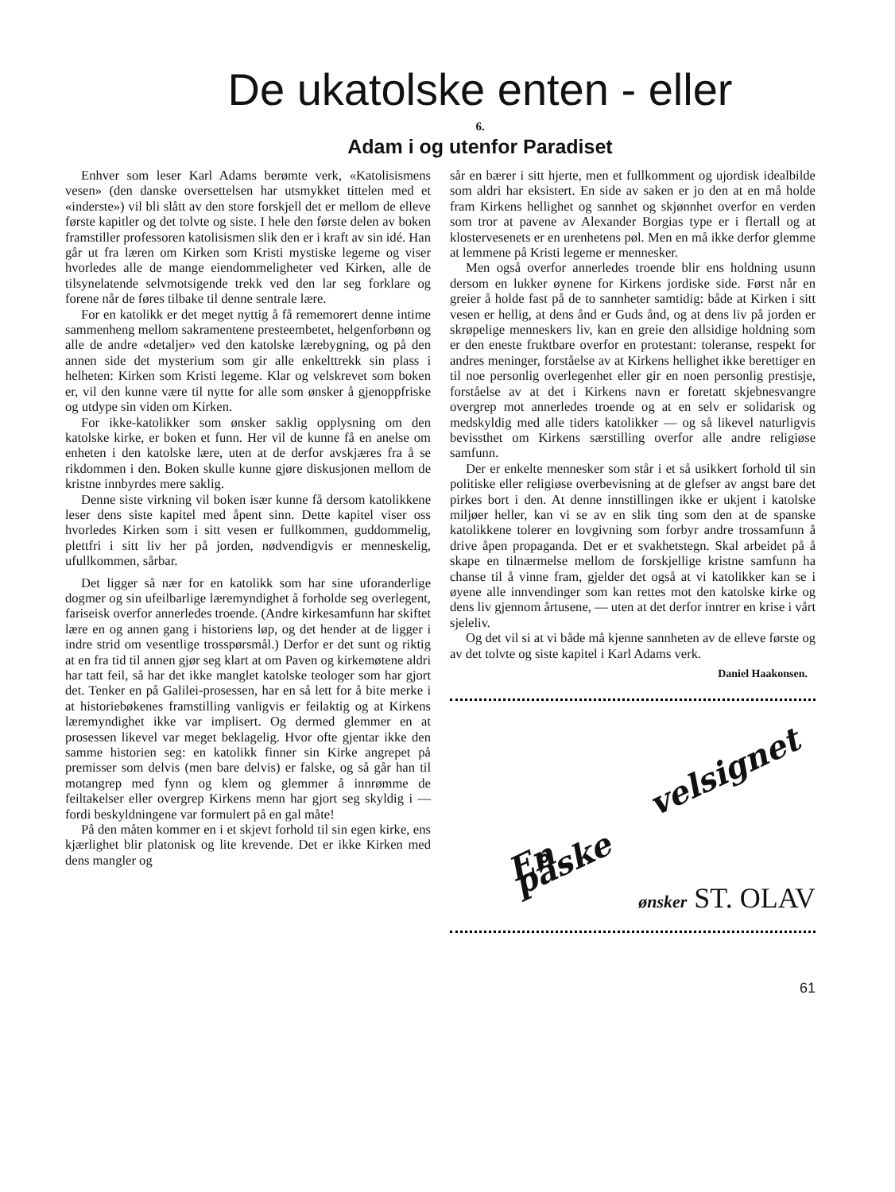De ukatolske enten - eller
6.
Adam i og utenfor Paradiset
Enhver som leser Karl Adams berømte verk, «Katolisismens vesen» (den danske oversettelsen har utsmykket tittelen med et «inderste») vil bli slått av den store forskjell det er mellom de elleve første kapitler og det tolvte og siste. I hele den første delen av boken framstiller professoren katolisismen slik den er i kraft av sin idé. Han går ut fra læren om Kirken som Kristi mystiske legeme og viser hvorledes alle de mange eiendommeligheter ved Kirken, alle de tilsynelatende selvmotsigende trekk ved den lar seg forklare og forene når de føres tilbake til denne sentrale lære.
For en katolikk er det meget nyttig å få rememorert denne intime sammenheng mellom sakramentene presteembetet, helgenforbønn og alle de andre «detaljer» ved den katolske lærebygning, og på den annen side det mysterium som gir alle enkelttrekk sin plass i helheten: Kirken som Kristi legeme. Klar og velskrevet som boken er, vil den kunne være til nytte for alle som ønsker å gjenoppfriske og utdype sin viden om Kirken.
For ikke-katolikker som ønsker saklig opplysning om den katolske kirke, er boken et funn. Her vil de kunne få en anelse om enheten i den katolske lære, uten at de derfor avskjæres fra å se rikdommen i den. Boken skulle kunne gjøre diskusjonen mellom de kristne innbyrdes mere saklig.
Denne siste virkning vil boken især kunne få dersom katolikkene leser dens siste kapitel med åpent sinn. Dette kapitel viser oss hvorledes Kirken som i sitt vesen er fullkommen, guddommelig, plettfri i sitt liv her på jorden, nødvendigvis er menneskelig, ufullkommen, sårbar.
Det ligger så nær for en katolikk som har sine uforanderlige dogmer og sin ufeilbarlige læremyndighet å forholde seg overlegent, fariseisk overfor annerledes troende. (Andre kirkesamfunn har skiftet lære en og annen gang i historiens løp, og det hender at de ligger i indre strid om vesentlige trosspørsmål.) Derfor er det sunt og riktig at en fra tid til annen gjør seg klart at om Paven og kirkemøtene aldri har tatt feil, så har det ikke manglet katolske teologer som har gjort det. Tenker en på Galilei-prosessen, har en så lett for å bite merke i at historiebøkenes framstilling vanligvis er feilaktig og at Kirkens læremyndighet ikke var implisert. Og dermed glemmer en at prosessen likevel var meget beklagelig. Hvor ofte gjentar ikke den samme historien seg: en katolikk finner sin Kirke angrepet på premisser som delvis (men bare delvis) er falske, og så går han til motangrep med fynn og klem og glemmer å innrømme de feiltakelser eller overgrep Kirkens menn har gjort seg skyldig i — fordi beskyldningene var formulert på en gal måte!
På den måten kommer en i et skjevt forhold til sin egen kirke, ens kjærlighet blir platonisk og lite krevende. Det er ikke Kirken med dens mangler og
sår en bærer i sitt hjerte, men et fullkomment og ujordisk idealbilde som aldri har eksistert. En side av saken er jo den at en må holde fram Kirkens hellighet og sannhet og skjønnhet overfor en verden som tror at pavene av Alexander Borgias type er i flertall og at klostervesenets er en urenhetens pøl. Men en må ikke derfor glemme at lemmene på Kristi legeme er mennesker.
Men også overfor annerledes troende blir ens holdning usunn dersom en lukker øynene for Kirkens jordiske side. Først når en greier å holde fast på de to sannheter samtidig: både at Kirken i sitt vesen er hellig, at dens ånd er Guds ånd, og at dens liv på jorden er skrøpelige menneskers liv, kan en greie den allsidige holdning som er den eneste fruktbare overfor en protestant: toleranse, respekt for andres meninger, forståelse av at Kirkens hellighet ikke berettiger en til noe personlig overlegenhet eller gir en noen personlig prestisje, forståelse av at det i Kirkens navn er foretatt skjebnesvangre overgrep mot annerledes troende og at en selv er solidarisk og medskyldig med alle tiders katolikker — og så likevel naturligvis bevissthet om Kirkens særstilling overfor alle andre religiøse samfunn.
Der er enkelte mennesker som står i et så usikkert forhold til sin politiske eller religiøse overbevisning at de glefser av angst bare det pirkes bort i den. At denne innstillingen ikke er ukjent i katolske miljøer heller, kan vi se av en slik ting som den at de spanske katolikkene tolerer en lovgivning som forbyr andre trossamfunn å drive åpen propaganda. Det er et svakhetstegn. Skal arbeidet på å skape en tilnærmelse mellom de forskjellige kristne samfunn ha chanse til å vinne fram, gjelder det også at vi katolikker kan se i øyene alle innvendinger som kan rettes mot den katolske kirke og dens liv gjennom årtusene, — uten at det derfor inntrer en krise i vårt sjeleliv.
Og det vil si at vi både må kjenne sannheten av de elleve første og av det tolvte og siste kapitel i Karl Adams verk.
Daniel Haakonsen.
En velsignet påske
ønsker ST. OLAV
61